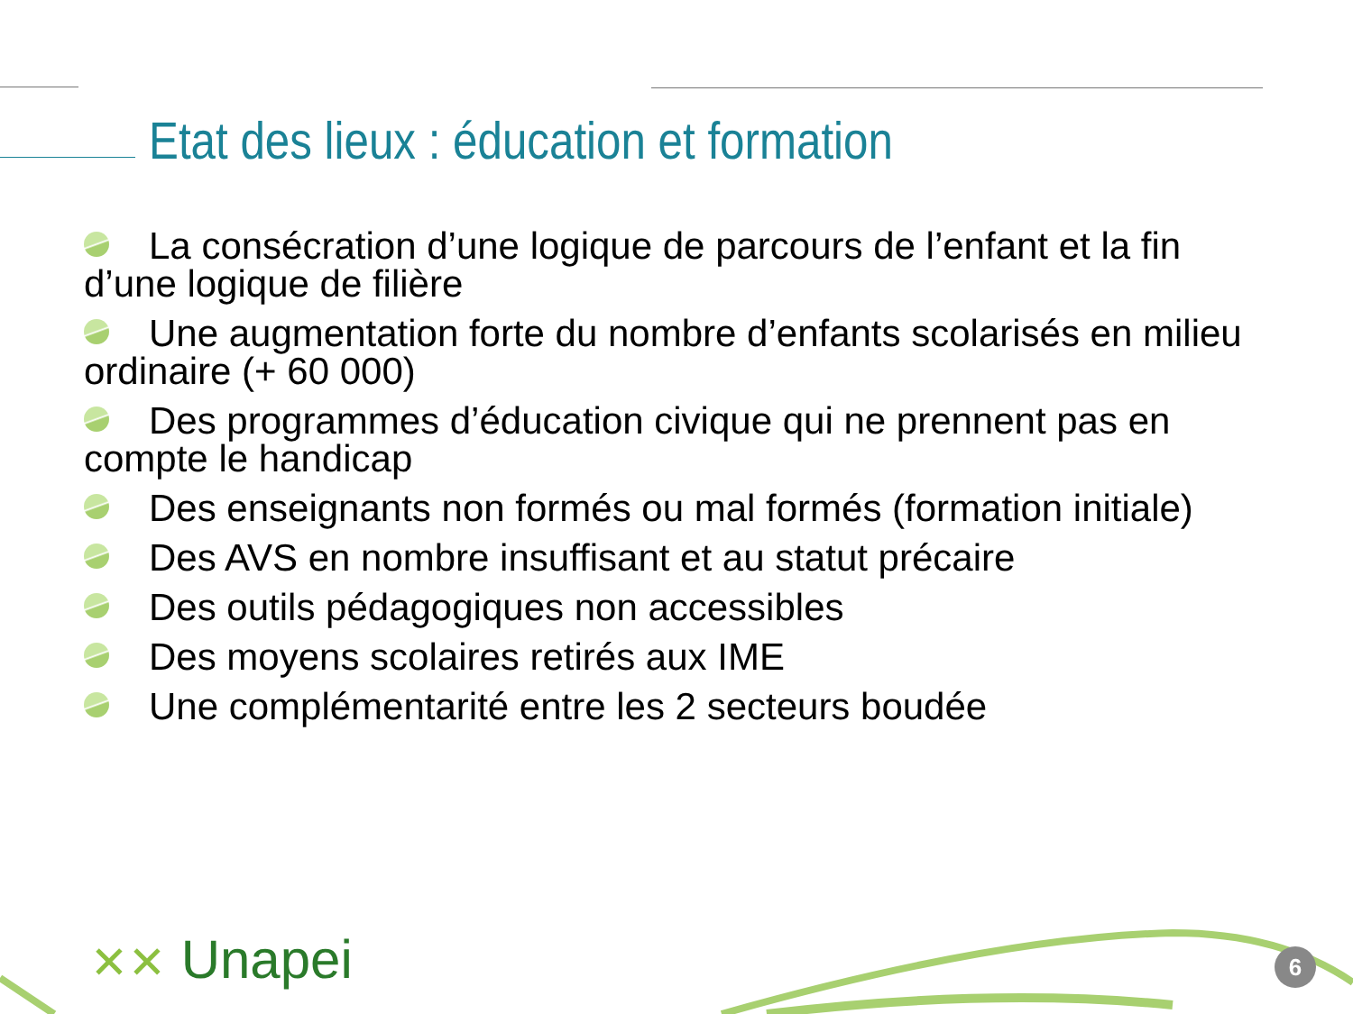Etat des lieux : éducation et formation
La consécration d’une logique de parcours de l’enfant et la fin d’une logique de filière
Une augmentation forte du nombre d’enfants scolarisés en milieu ordinaire (+ 60 000)
Des programmes d’éducation civique qui ne prennent pas en compte le handicap
Des enseignants non formés ou mal formés (formation initiale)
Des AVS en nombre insuffisant et au statut précaire
Des outils pédagogiques non accessibles
Des moyens scolaires retirés aux IME
Une complémentarité entre les 2 secteurs boudée
✕✕ Unapei 6